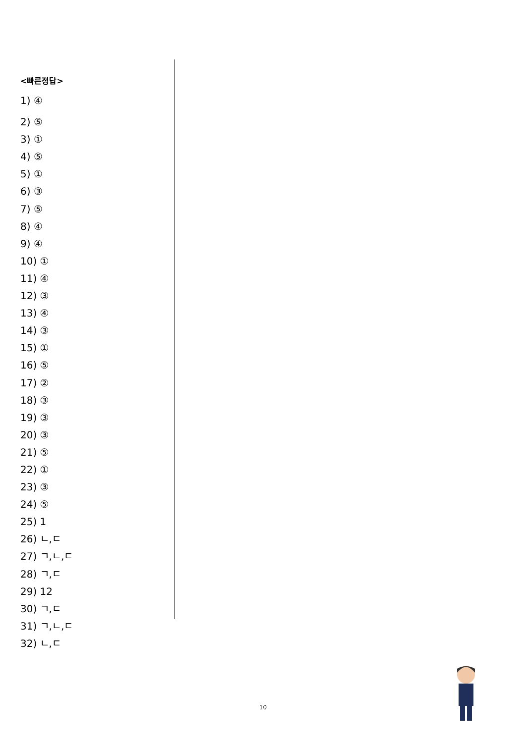<빠른정답>
1) ④
2) ⑤
3) ①
4) ⑤
5) ①
6) ③
7) ⑤
8) ④
9) ④
10) ①
11) ④
12) ③
13) ④
14) ③
15) ①
16) ⑤
17) ②
18) ③
19) ③
20) ③
21) ⑤
22) ①
23) ③
24) ⑤
25) 1
26) ㄴ,ㄷ
27) ㄱ,ㄴ,ㄷ
28) ㄱ,ㄷ
29) 12
30) ㄱ,ㄷ
31) ㄱ,ㄴ,ㄷ
32) ㄴ,ㄷ
10